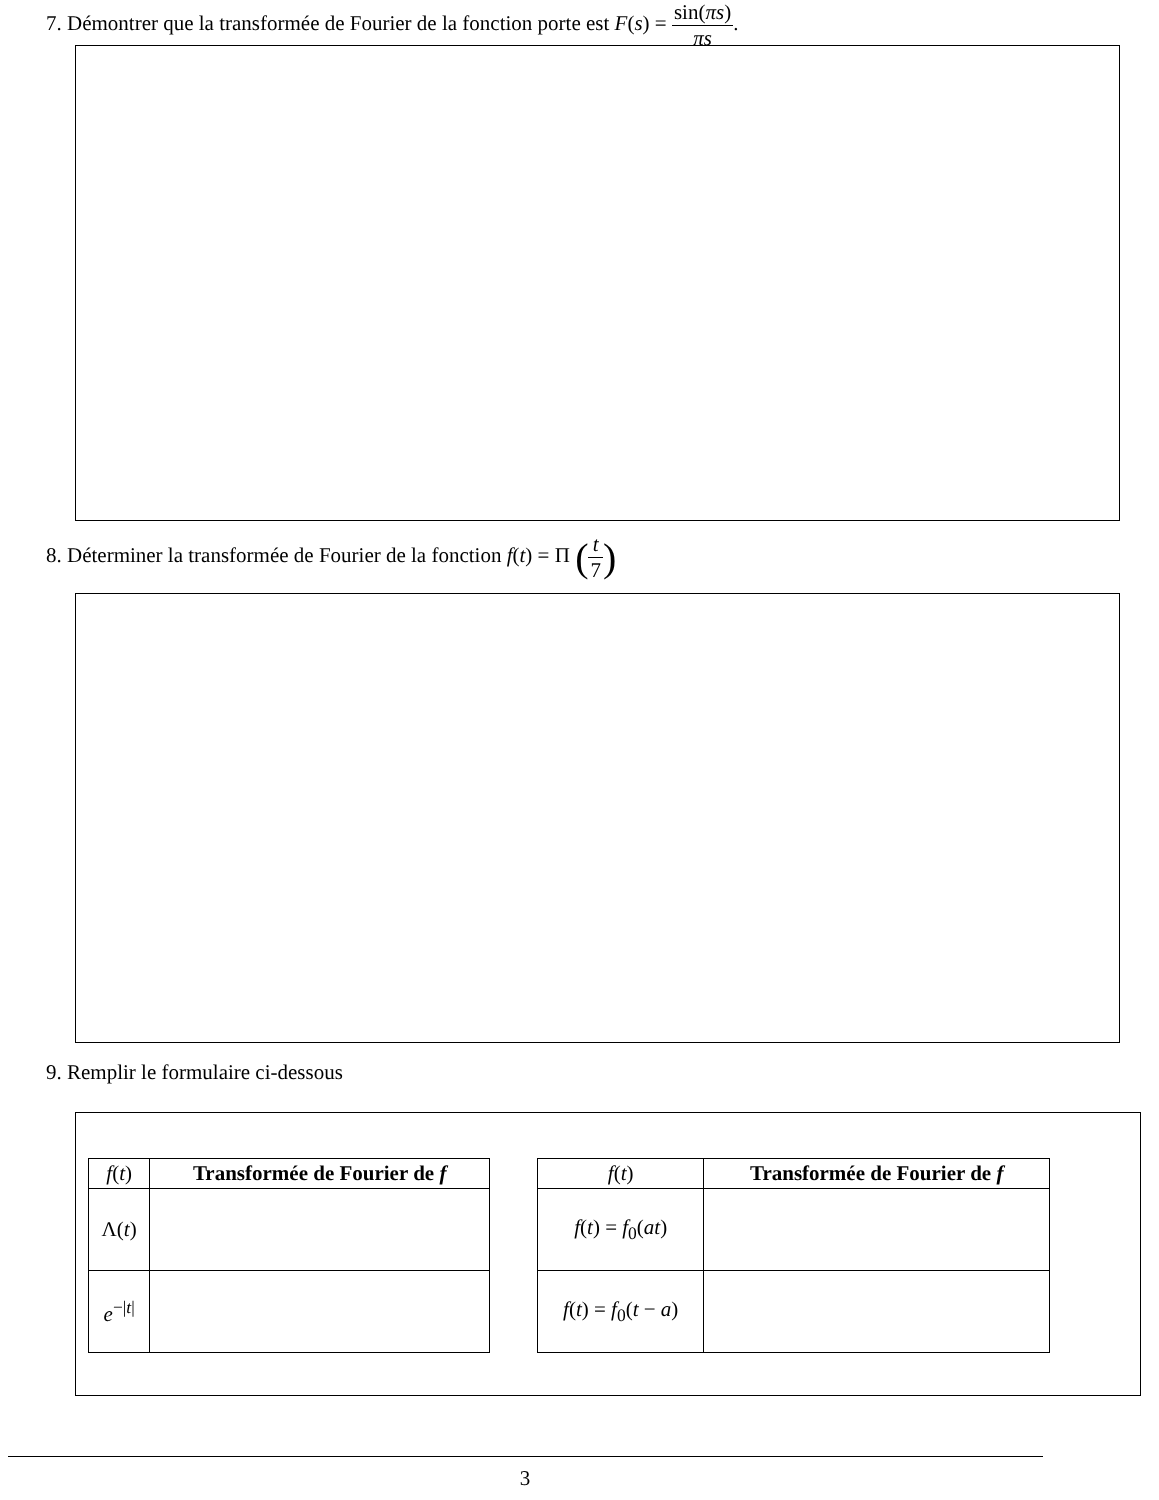7. Démontrer que la transformée de Fourier de la fonction porte est F(s) = sin(πs) πs.
8. Déterminer la transformée de Fourier de la fonction f(t) = Π (t 7)
9. Remplir le formulaire ci-dessous
| f ( t ) | Transformée de Fourier de f |
| --- | --- |
| Λ( t ) | |
| e<sup>−/t/</sup> | |
| f ( t ) | Transformée de Fourier de f |
| --- | --- |
| f ( t ) = f<sub>0</sub>( at ) | |
| f ( t ) = f<sub>0</sub>( t − a ) | |
3